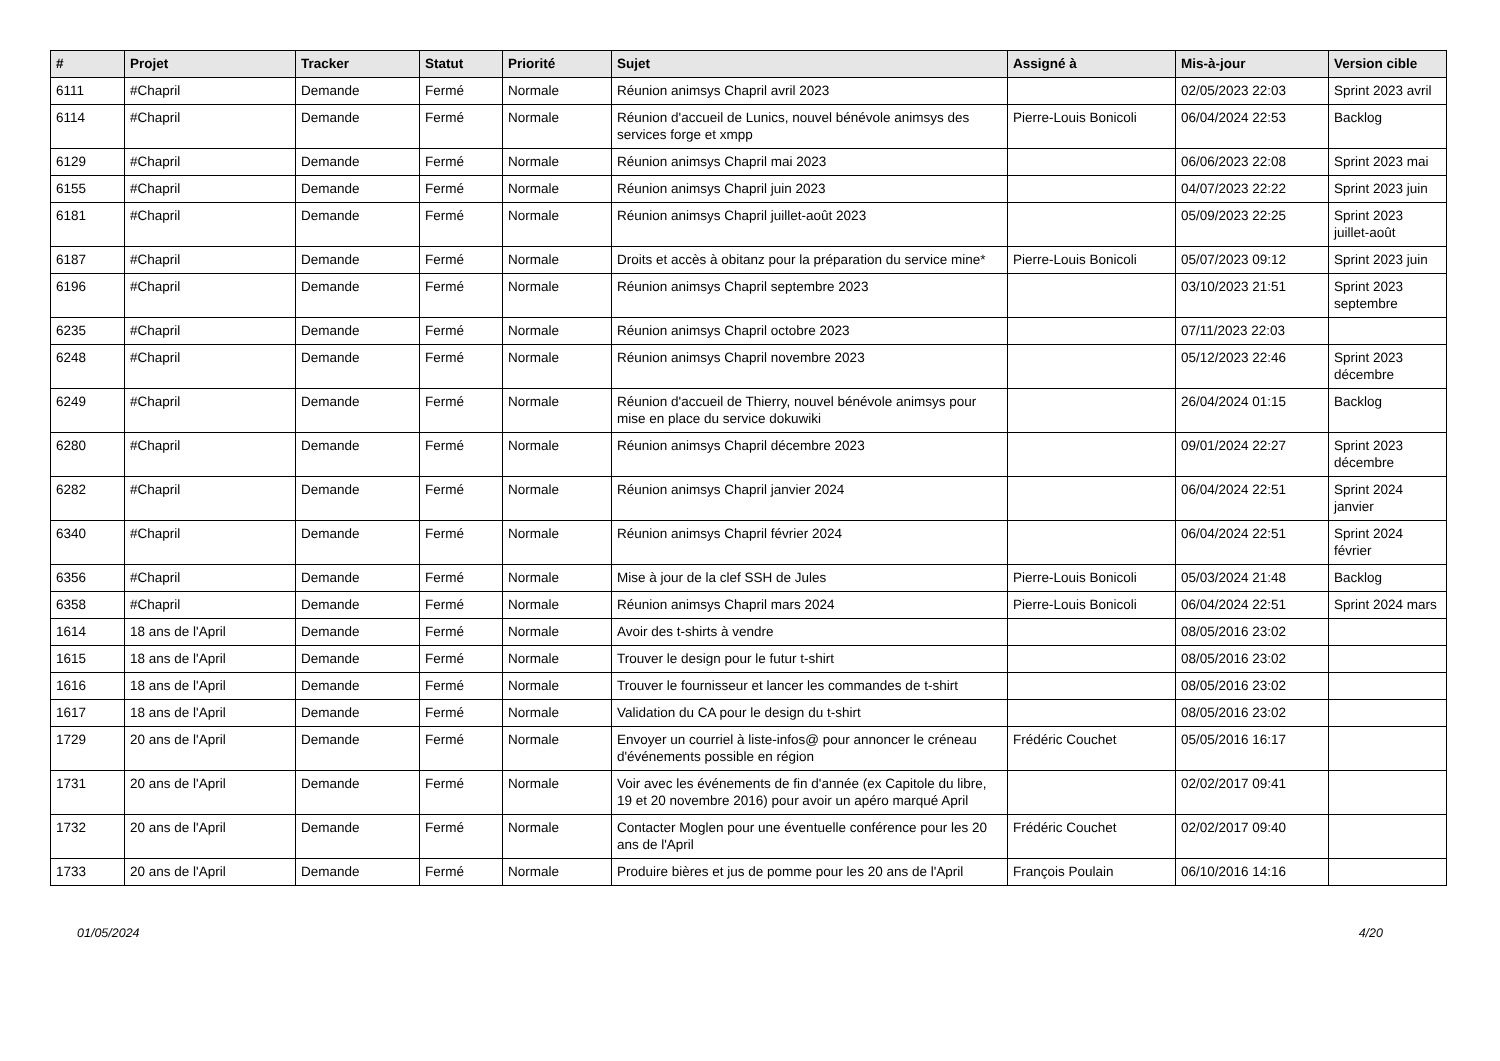| # | Projet | Tracker | Statut | Priorité | Sujet | Assigné à | Mis-à-jour | Version cible |
| --- | --- | --- | --- | --- | --- | --- | --- | --- |
| 6111 | #Chapril | Demande | Fermé | Normale | Réunion animsys Chapril avril 2023 | | 02/05/2023 22:03 | Sprint 2023 avril |
| 6114 | #Chapril | Demande | Fermé | Normale | Réunion d'accueil de Lunics, nouvel bénévole animsys des services forge et xmpp | Pierre-Louis Bonicoli | 06/04/2024 22:53 | Backlog |
| 6129 | #Chapril | Demande | Fermé | Normale | Réunion animsys Chapril mai 2023 | | 06/06/2023 22:08 | Sprint 2023 mai |
| 6155 | #Chapril | Demande | Fermé | Normale | Réunion animsys Chapril juin 2023 | | 04/07/2023 22:22 | Sprint 2023 juin |
| 6181 | #Chapril | Demande | Fermé | Normale | Réunion animsys Chapril juillet-août 2023 | | 05/09/2023 22:25 | Sprint 2023 juillet-août |
| 6187 | #Chapril | Demande | Fermé | Normale | Droits et accès à obitanz pour la préparation du service mine* | Pierre-Louis Bonicoli | 05/07/2023 09:12 | Sprint 2023 juin |
| 6196 | #Chapril | Demande | Fermé | Normale | Réunion animsys Chapril septembre 2023 | | 03/10/2023 21:51 | Sprint 2023 septembre |
| 6235 | #Chapril | Demande | Fermé | Normale | Réunion animsys Chapril octobre 2023 | | 07/11/2023 22:03 | |
| 6248 | #Chapril | Demande | Fermé | Normale | Réunion animsys Chapril novembre 2023 | | 05/12/2023 22:46 | Sprint 2023 décembre |
| 6249 | #Chapril | Demande | Fermé | Normale | Réunion d'accueil de Thierry, nouvel bénévole animsys pour mise en place du service dokuwiki | | 26/04/2024 01:15 | Backlog |
| 6280 | #Chapril | Demande | Fermé | Normale | Réunion animsys Chapril décembre 2023 | | 09/01/2024 22:27 | Sprint 2023 décembre |
| 6282 | #Chapril | Demande | Fermé | Normale | Réunion animsys Chapril janvier 2024 | | 06/04/2024 22:51 | Sprint 2024 janvier |
| 6340 | #Chapril | Demande | Fermé | Normale | Réunion animsys Chapril février 2024 | | 06/04/2024 22:51 | Sprint 2024 février |
| 6356 | #Chapril | Demande | Fermé | Normale | Mise à jour de la clef SSH de Jules | Pierre-Louis Bonicoli | 05/03/2024 21:48 | Backlog |
| 6358 | #Chapril | Demande | Fermé | Normale | Réunion animsys Chapril mars 2024 | Pierre-Louis Bonicoli | 06/04/2024 22:51 | Sprint 2024 mars |
| 1614 | 18 ans de l'April | Demande | Fermé | Normale | Avoir des t-shirts à vendre | | 08/05/2016 23:02 | |
| 1615 | 18 ans de l'April | Demande | Fermé | Normale | Trouver le design pour le futur t-shirt | | 08/05/2016 23:02 | |
| 1616 | 18 ans de l'April | Demande | Fermé | Normale | Trouver le fournisseur et lancer les commandes de t-shirt | | 08/05/2016 23:02 | |
| 1617 | 18 ans de l'April | Demande | Fermé | Normale | Validation du CA pour le design du t-shirt | | 08/05/2016 23:02 | |
| 1729 | 20 ans de l'April | Demande | Fermé | Normale | Envoyer un courriel à liste-infos@ pour annoncer le créneau d'événements possible en région | Frédéric Couchet | 05/05/2016 16:17 | |
| 1731 | 20 ans de l'April | Demande | Fermé | Normale | Voir avec les événements de fin d'année (ex Capitole du libre, 19 et 20 novembre 2016) pour avoir un apéro marqué April | | 02/02/2017 09:41 | |
| 1732 | 20 ans de l'April | Demande | Fermé | Normale | Contacter Moglen pour une éventuelle conférence pour les 20 ans de l'April | Frédéric Couchet | 02/02/2017 09:40 | |
| 1733 | 20 ans de l'April | Demande | Fermé | Normale | Produire bières et jus de pomme pour les 20 ans de l'April | François Poulain | 06/10/2016 14:16 | |
01/05/2024 4/20